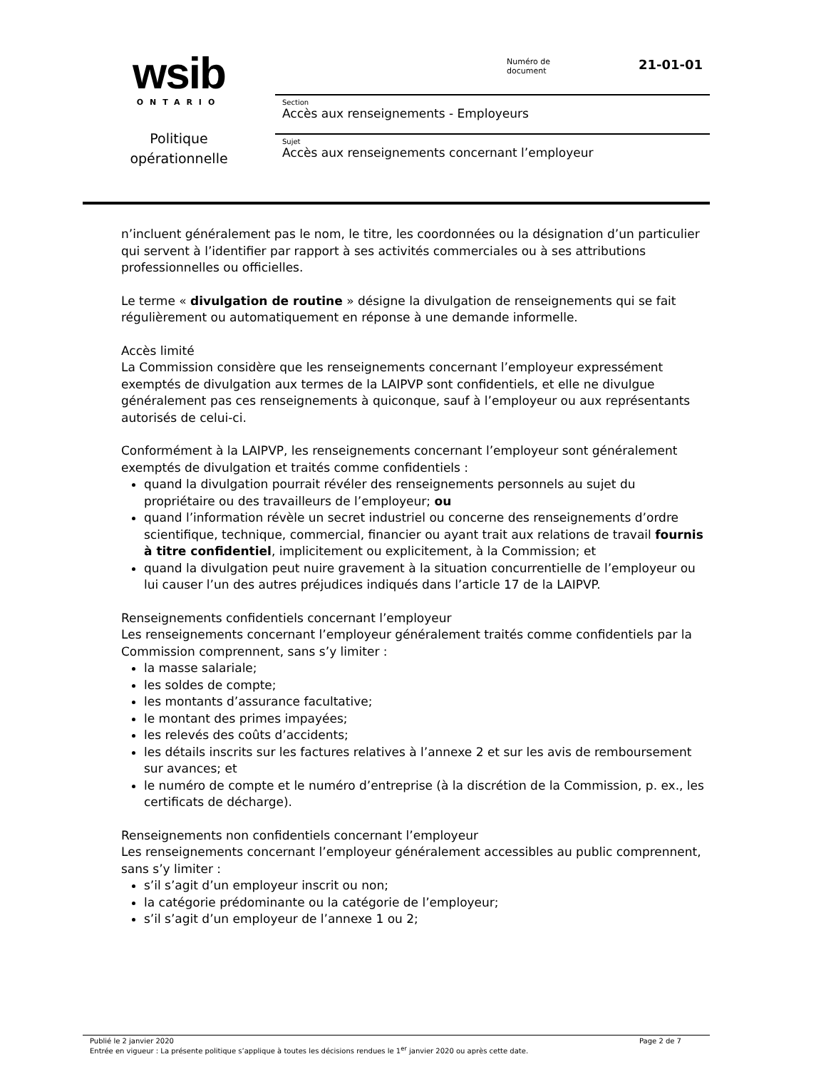wsib
ONTARIO
Politique
opérationnelle
Numéro de
document
21-01-01
Section
Accès aux renseignements - Employeurs
Sujet
Accès aux renseignements concernant l’employeur
n’incluent généralement pas le nom, le titre, les coordonnées ou la désignation d’un particulier qui servent à l’identifier par rapport à ses activités commerciales ou à ses attributions professionnelles ou officielles.
Le terme « divulgation de routine » désigne la divulgation de renseignements qui se fait régulièrement ou automatiquement en réponse à une demande informelle.
Accès limité
La Commission considère que les renseignements concernant l’employeur expressément exemptés de divulgation aux termes de la LAIPVP sont confidentiels, et elle ne divulgue généralement pas ces renseignements à quiconque, sauf à l’employeur ou aux représentants autorisés de celui-ci.
Conformément à la LAIPVP, les renseignements concernant l’employeur sont généralement exemptés de divulgation et traités comme confidentiels :
quand la divulgation pourrait révéler des renseignements personnels au sujet du propriétaire ou des travailleurs de l’employeur; ou
quand l’information révèle un secret industriel ou concerne des renseignements d’ordre scientifique, technique, commercial, financier ou ayant trait aux relations de travail fournis à titre confidentiel, implicitement ou explicitement, à la Commission; et
quand la divulgation peut nuire gravement à la situation concurrentielle de l’employeur ou lui causer l’un des autres préjudices indiqués dans l’article 17 de la LAIPVP.
Renseignements confidentiels concernant l’employeur
Les renseignements concernant l’employeur généralement traités comme confidentiels par la Commission comprennent, sans s’y limiter :
la masse salariale;
les soldes de compte;
les montants d’assurance facultative;
le montant des primes impayées;
les relevés des coûts d’accidents;
les détails inscrits sur les factures relatives à l’annexe 2 et sur les avis de remboursement sur avances; et
le numéro de compte et le numéro d’entreprise (à la discrétion de la Commission, p. ex., les certificats de décharge).
Renseignements non confidentiels concernant l’employeur
Les renseignements concernant l’employeur généralement accessibles au public comprennent, sans s’y limiter :
s’il s’agit d’un employeur inscrit ou non;
la catégorie prédominante ou la catégorie de l’employeur;
s’il s’agit d’un employeur de l’annexe 1 ou 2;
Publié le 2 janvier 2020 Page 2 de 7
Entrée en vigueur : La présente politique s’applique à toutes les décisions rendues le 1<sup>er</sup> janvier 2020 ou après cette date.